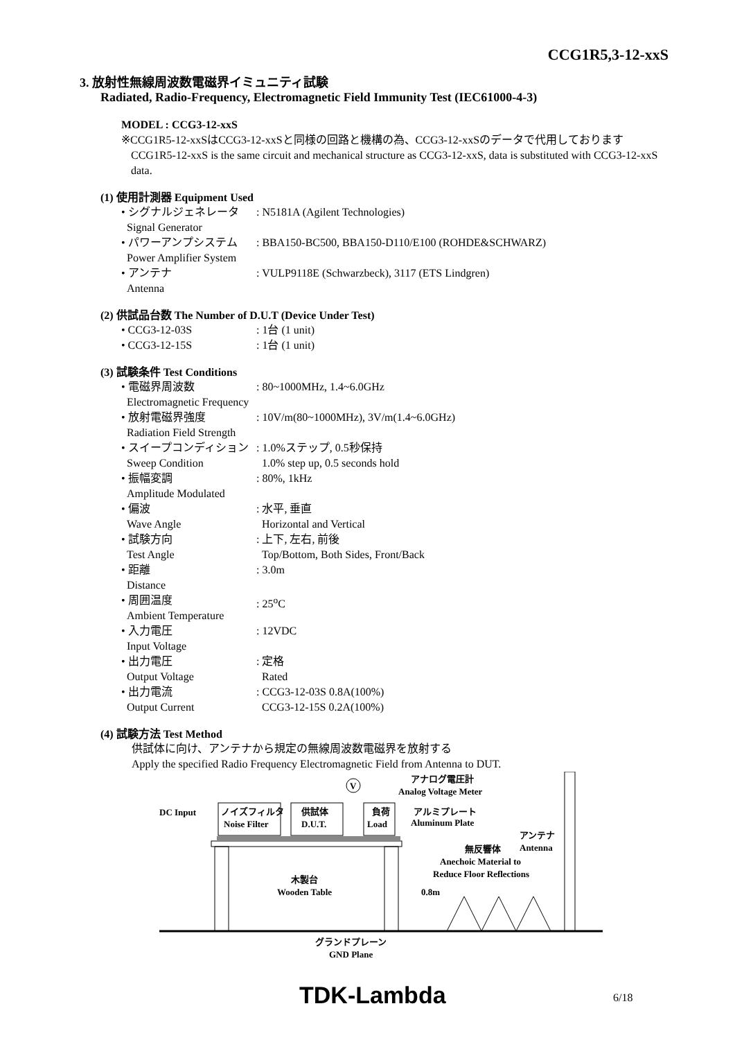CCG1R5,3-12-xxS
3. 放射性無線周波数電磁界イミュニティ試験
Radiated, Radio-Frequency, Electromagnetic Field Immunity Test (IEC61000-4-3)
MODEL : CCG3-12-xxS
※CCG1R5-12-xxSはCCG3-12-xxSと同様の回路と機構の為、CCG3-12-xxSのデータで代用しております
CCG1R5-12-xxS is the same circuit and mechanical structure as CCG3-12-xxS, data is substituted with CCG3-12-xxS data.
(1) 使用計測器 Equipment Used
• シグナルジェネレータ
Signal Generator
: N5181A (Agilent Technologies)
• パワーアンプシステム
Power Amplifier System
: BBA150-BC500, BBA150-D110/E100 (ROHDE&SCHWARZ)
• アンテナ
Antenna
: VULP9118E (Schwarzbeck), 3117 (ETS Lindgren)
(2) 供試品台数 The Number of D.U.T (Device Under Test)
• CCG3-12-03S : 1台 (1 unit)
• CCG3-12-15S : 1台 (1 unit)
(3) 試験条件 Test Conditions
• 電磁界周波数
Electromagnetic Frequency
: 80~1000MHz, 1.4~6.0GHz
• 放射電磁界強度
Radiation Field Strength
: 10V/m(80~1000MHz), 3V/m(1.4~6.0GHz)
• スイープコンディション
Sweep Condition
: 1.0%ステップ, 0.5秒保持
1.0% step up, 0.5 seconds hold
• 振幅変調
Amplitude Modulated
: 80%, 1kHz
• 偏波
Wave Angle
: 水平, 垂直
Horizontal and Vertical
• 試験方向
Test Angle
: 上下, 左右, 前後
Top/Bottom, Both Sides, Front/Back
• 距離
Distance
: 3.0m
• 周囲温度
Ambient Temperature
: 25<sup>o</sup>C
• 入力電圧
Input Voltage
: 12VDC
• 出力電圧
Output Voltage
: 定格
Rated
• 出力電流
Output Current
: CCG3-12-03S 0.8A(100%)
CCG3-12-15S 0.2A(100%)
(4) 試験方法 Test Method
供試体に向け、アンテナから規定の無線周波数電磁界を放射する
Apply the specified Radio Frequency Electromagnetic Field from Antenna to DUT.
DC Input
ノイズフィルタ
Noise Filter
供試体
D.U.T.
負荷
Load
V
アナログ電圧計
Analog Voltage Meter
アルミプレート
Aluminum Plate
アンテナ
Antenna
無反響体
Anechoic Material to
Reduce Floor Reflections
木製台
Wooden Table
0.8m
グランドプレーン
GND Plane
TDK-Lambda 6/18